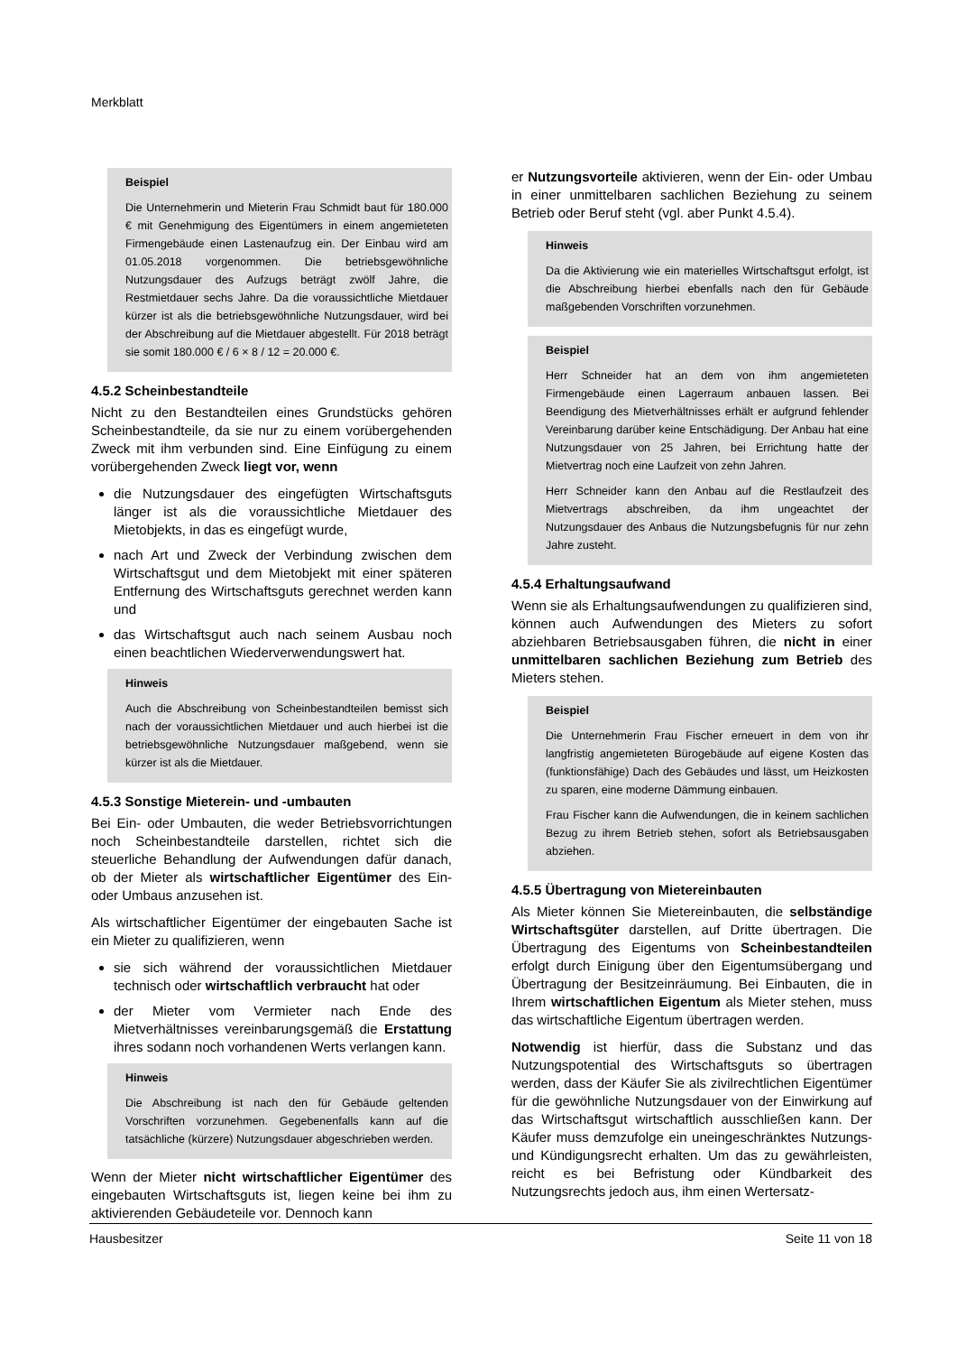Merkblatt
Beispiel
Die Unternehmerin und Mieterin Frau Schmidt baut für 180.000 € mit Genehmigung des Eigentümers in einem angemieteten Firmengebäude einen Lastenaufzug ein. Der Einbau wird am 01.05.2018 vorgenommen. Die betriebsgewöhnliche Nutzungsdauer des Aufzugs beträgt zwölf Jahre, die Restmietdauer sechs Jahre. Da die voraussichtliche Mietdauer kürzer ist als die betriebsgewöhnliche Nutzungsdauer, wird bei der Abschreibung auf die Mietdauer abgestellt. Für 2018 beträgt sie somit 180.000 € / 6 × 8 / 12 = 20.000 €.
4.5.2 Scheinbestandteile
Nicht zu den Bestandteilen eines Grundstücks gehören Scheinbestandteile, da sie nur zu einem vorübergehenden Zweck mit ihm verbunden sind. Eine Einfügung zu einem vorübergehenden Zweck liegt vor, wenn
die Nutzungsdauer des eingefügten Wirtschaftsguts länger ist als die voraussichtliche Mietdauer des Mietobjekts, in das es eingefügt wurde,
nach Art und Zweck der Verbindung zwischen dem Wirtschaftsgut und dem Mietobjekt mit einer späteren Entfernung des Wirtschaftsguts gerechnet werden kann und
das Wirtschaftsgut auch nach seinem Ausbau noch einen beachtlichen Wiederverwendungswert hat.
Hinweis
Auch die Abschreibung von Scheinbestandteilen bemisst sich nach der voraussichtlichen Mietdauer und auch hierbei ist die betriebsgewöhnliche Nutzungsdauer maßgebend, wenn sie kürzer ist als die Mietdauer.
4.5.3 Sonstige Mieterein- und -umbauten
Bei Ein- oder Umbauten, die weder Betriebsvorrichtungen noch Scheinbestandteile darstellen, richtet sich die steuerliche Behandlung der Aufwendungen dafür danach, ob der Mieter als wirtschaftlicher Eigentümer des Ein- oder Umbaus anzusehen ist.
Als wirtschaftlicher Eigentümer der eingebauten Sache ist ein Mieter zu qualifizieren, wenn
sie sich während der voraussichtlichen Mietdauer technisch oder wirtschaftlich verbraucht hat oder
der Mieter vom Vermieter nach Ende des Mietverhältnisses vereinbarungsgemäß die Erstattung ihres sodann noch vorhandenen Werts verlangen kann.
Hinweis
Die Abschreibung ist nach den für Gebäude geltenden Vorschriften vorzunehmen. Gegebenenfalls kann auf die tatsächliche (kürzere) Nutzungsdauer abgeschrieben werden.
Wenn der Mieter nicht wirtschaftlicher Eigentümer des eingebauten Wirtschaftsguts ist, liegen keine bei ihm zu aktivierenden Gebäudeteile vor. Dennoch kann
er Nutzungsvorteile aktivieren, wenn der Ein- oder Umbau in einer unmittelbaren sachlichen Beziehung zu seinem Betrieb oder Beruf steht (vgl. aber Punkt 4.5.4).
Hinweis
Da die Aktivierung wie ein materielles Wirtschaftsgut erfolgt, ist die Abschreibung hierbei ebenfalls nach den für Gebäude maßgebenden Vorschriften vorzunehmen.
Beispiel
Herr Schneider hat an dem von ihm angemieteten Firmengebäude einen Lagerraum anbauen lassen. Bei Beendigung des Mietverhältnisses erhält er aufgrund fehlender Vereinbarung darüber keine Entschädigung. Der Anbau hat eine Nutzungsdauer von 25 Jahren, bei Errichtung hatte der Mietvertrag noch eine Laufzeit von zehn Jahren.
Herr Schneider kann den Anbau auf die Restlaufzeit des Mietvertrags abschreiben, da ihm ungeachtet der Nutzungsdauer des Anbaus die Nutzungsbefugnis für nur zehn Jahre zusteht.
4.5.4 Erhaltungsaufwand
Wenn sie als Erhaltungsaufwendungen zu qualifizieren sind, können auch Aufwendungen des Mieters zu sofort abziehbaren Betriebsausgaben führen, die nicht in einer unmittelbaren sachlichen Beziehung zum Betrieb des Mieters stehen.
Beispiel
Die Unternehmerin Frau Fischer erneuert in dem von ihr langfristig angemieteten Bürogebäude auf eigene Kosten das (funktionsfähige) Dach des Gebäudes und lässt, um Heizkosten zu sparen, eine moderne Dämmung einbauen.
Frau Fischer kann die Aufwendungen, die in keinem sachlichen Bezug zu ihrem Betrieb stehen, sofort als Betriebsausgaben abziehen.
4.5.5 Übertragung von Mietereinbauten
Als Mieter können Sie Mietereinbauten, die selbständige Wirtschaftsgüter darstellen, auf Dritte übertragen. Die Übertragung des Eigentums von Scheinbestandteilen erfolgt durch Einigung über den Eigentumsübergang und Übertragung der Besitzeinräumung. Bei Einbauten, die in Ihrem wirtschaftlichen Eigentum als Mieter stehen, muss das wirtschaftliche Eigentum übertragen werden.
Notwendig ist hierfür, dass die Substanz und das Nutzungspotential des Wirtschaftsguts so übertragen werden, dass der Käufer Sie als zivilrechtlichen Eigentümer für die gewöhnliche Nutzungsdauer von der Einwirkung auf das Wirtschaftsgut wirtschaftlich ausschließen kann. Der Käufer muss demzufolge ein uneingeschränktes Nutzungs- und Kündigungsrecht erhalten. Um das zu gewährleisten, reicht es bei Befristung oder Kündbarkeit des Nutzungsrechts jedoch aus, ihm einen Wertersatz-
Hausbesitzer Seite 11 von 18